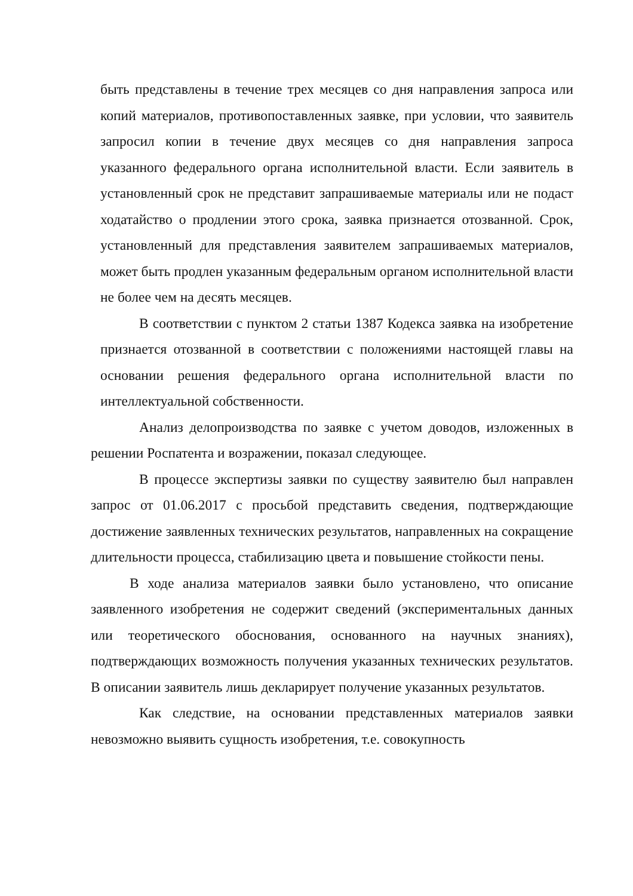быть представлены в течение трех месяцев со дня направления запроса или копий материалов, противопоставленных заявке, при условии, что заявитель запросил копии в течение двух месяцев со дня направления запроса указанного федерального органа исполнительной власти. Если заявитель в установленный срок не представит запрашиваемые материалы или не подаст ходатайство о продлении этого срока, заявка признается отозванной. Срок, установленный для представления заявителем запрашиваемых материалов, может быть продлен указанным федеральным органом исполнительной власти не более чем на десять месяцев.
В соответствии с пунктом 2 статьи 1387 Кодекса заявка на изобретение признается отозванной в соответствии с положениями настоящей главы на основании решения федерального органа исполнительной власти по интеллектуальной собственности.
Анализ делопроизводства по заявке с учетом доводов, изложенных в решении Роспатента и возражении, показал следующее.
В процессе экспертизы заявки по существу заявителю был направлен запрос от 01.06.2017 с просьбой представить сведения, подтверждающие достижение заявленных технических результатов, направленных на сокращение длительности процесса, стабилизацию цвета и повышение стойкости пены.
В ходе анализа материалов заявки было установлено, что описание заявленного изобретения не содержит сведений (экспериментальных данных или теоретического обоснования, основанного на научных знаниях), подтверждающих возможность получения указанных технических результатов. В описании заявитель лишь декларирует получение указанных результатов.
Как следствие, на основании представленных материалов заявки невозможно выявить сущность изобретения, т.е. совокупность